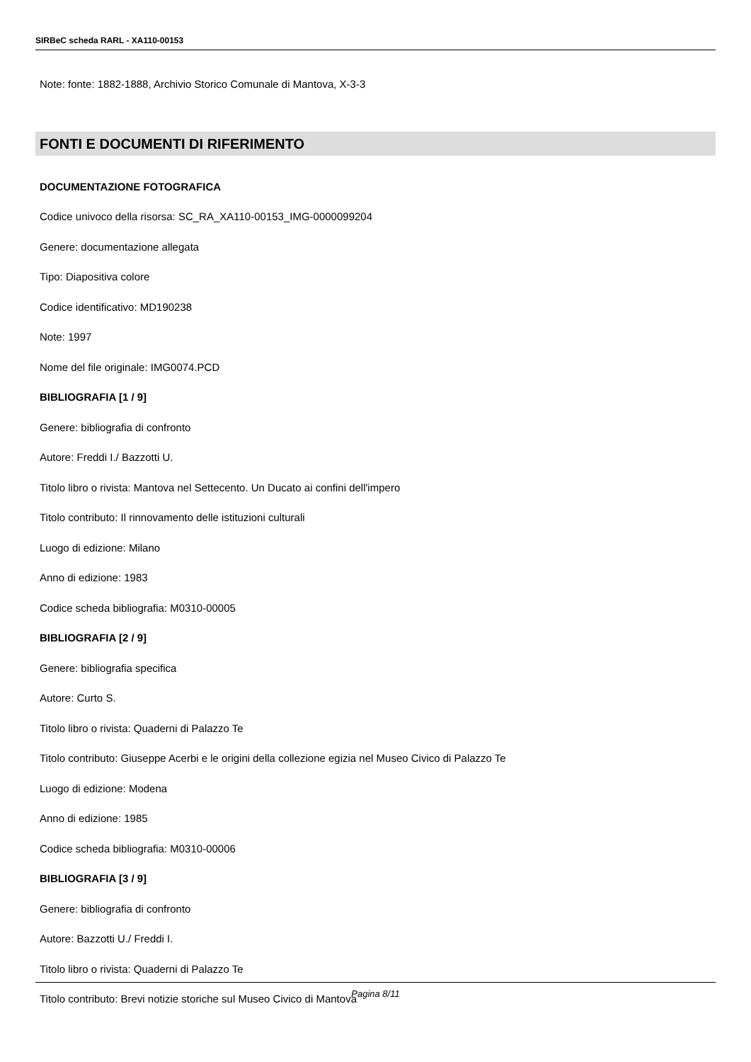SIRBeC scheda RARL - XA110-00153
Note: fonte: 1882-1888, Archivio Storico Comunale di Mantova, X-3-3
FONTI E DOCUMENTI DI RIFERIMENTO
DOCUMENTAZIONE FOTOGRAFICA
Codice univoco della risorsa: SC_RA_XA110-00153_IMG-0000099204
Genere: documentazione allegata
Tipo: Diapositiva colore
Codice identificativo: MD190238
Note: 1997
Nome del file originale: IMG0074.PCD
BIBLIOGRAFIA [1 / 9]
Genere: bibliografia di confronto
Autore: Freddi I./ Bazzotti U.
Titolo libro o rivista: Mantova nel Settecento. Un Ducato ai confini dell'impero
Titolo contributo: Il rinnovamento delle istituzioni culturali
Luogo di edizione: Milano
Anno di edizione: 1983
Codice scheda bibliografia: M0310-00005
BIBLIOGRAFIA [2 / 9]
Genere: bibliografia specifica
Autore: Curto S.
Titolo libro o rivista: Quaderni di Palazzo Te
Titolo contributo: Giuseppe Acerbi e le origini della collezione egizia nel Museo Civico di Palazzo Te
Luogo di edizione: Modena
Anno di edizione: 1985
Codice scheda bibliografia: M0310-00006
BIBLIOGRAFIA [3 / 9]
Genere: bibliografia di confronto
Autore: Bazzotti U./ Freddi I.
Titolo libro o rivista: Quaderni di Palazzo Te
Titolo contributo: Brevi notizie storiche sul Museo Civico di Mantova
Pagina 8/11